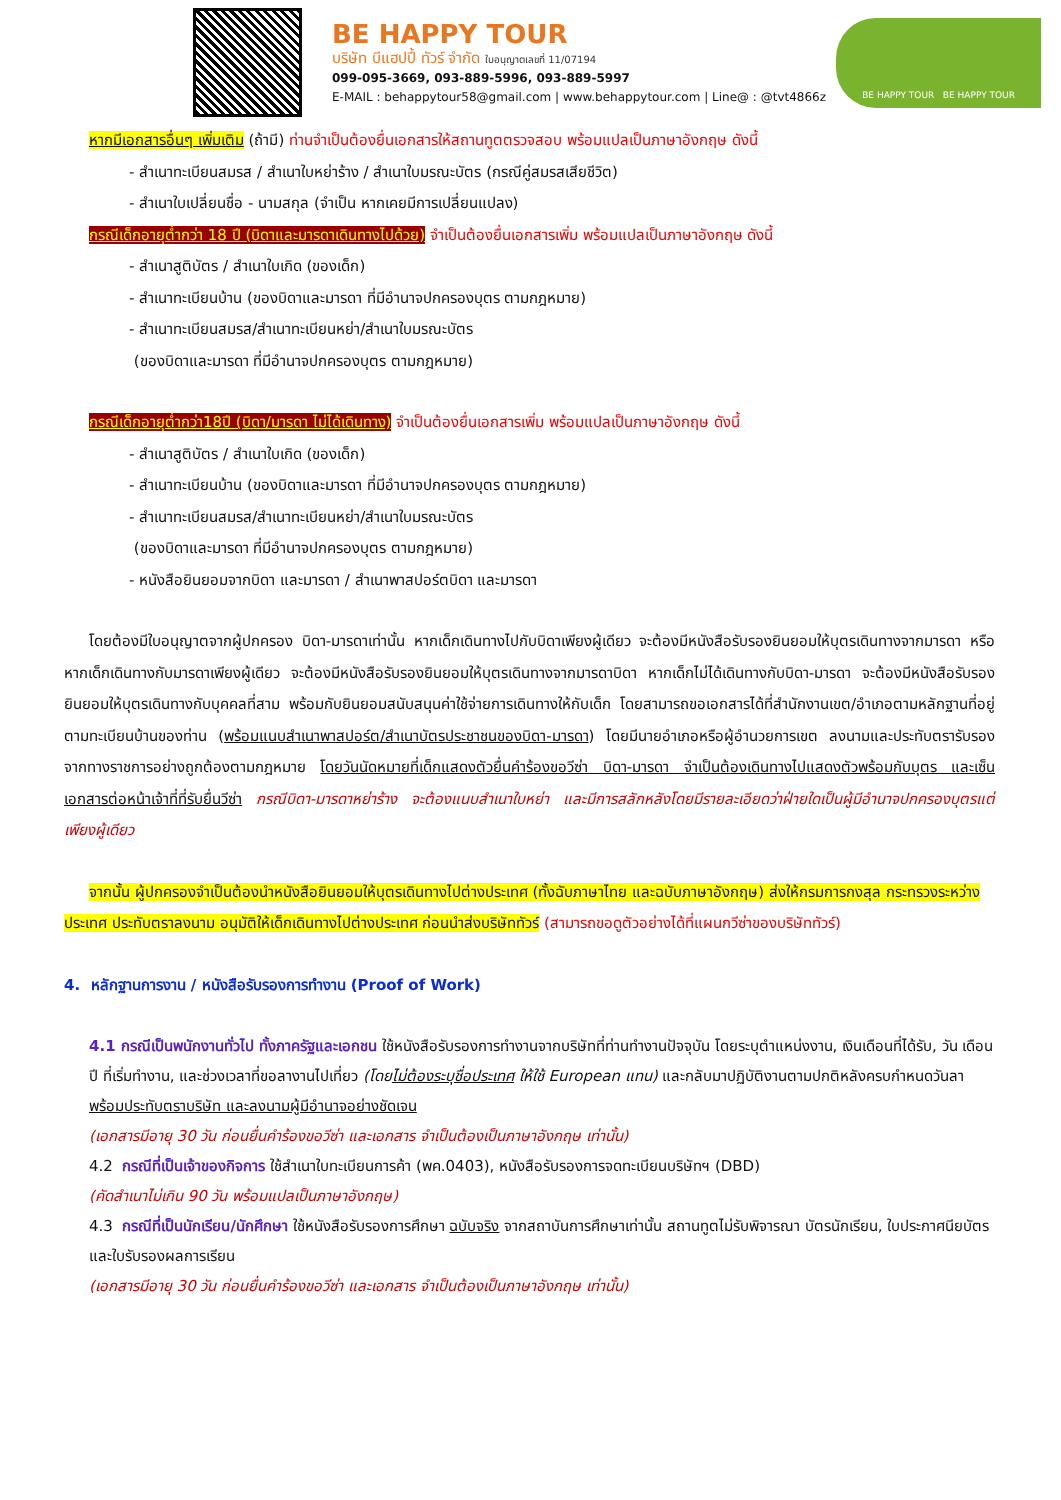BE HAPPY TOUR
บริษัท บีแฮปปี้ ทัวร์ จำกัด ใบอนุญาตเลขที่ 11/07194
099-095-3669, 093-889-5996, 093-889-5997
E-MAIL : behappytour58@gmail.com | www.behappytour.com | Line@ : @tvt4866z
BE HAPPY TOUR BE HAPPY TOUR
หากมีเอกสารอื่นๆ เพิ่มเติม (ถ้ามี) ท่านจำเป็นต้องยื่นเอกสารให้สถานทูตตรวจสอบ พร้อมแปลเป็นภาษาอังกฤษ ดังนี้
- สำเนาทะเบียนสมรส / สำเนาใบหย่าร้าง / สำเนาใบมรณะบัตร (กรณีคู่สมรสเสียชีวิต)
- สำเนาใบเปลี่ยนชื่อ - นามสกุล (จำเป็น หากเคยมีการเปลี่ยนแปลง)
กรณีเด็กอายุต่ำกว่า 18 ปี (บิดาและมารดาเดินทางไปด้วย) จำเป็นต้องยื่นเอกสารเพิ่ม พร้อมแปลเป็นภาษาอังกฤษ ดังนี้
- สำเนาสูติบัตร / สำเนาใบเกิด (ของเด็ก)
- สำเนาทะเบียนบ้าน (ของบิดาและมารดา ที่มีอำนาจปกครองบุตร ตามกฎหมาย)
- สำเนาทะเบียนสมรส/สำเนาทะเบียนหย่า/สำเนาใบมรณะบัตร
(ของบิดาและมารดา ที่มีอำนาจปกครองบุตร ตามกฎหมาย)
กรณีเด็กอายุต่ำกว่า18ปี (บิดา/มารดา ไม่ได้เดินทาง) จำเป็นต้องยื่นเอกสารเพิ่ม พร้อมแปลเป็นภาษาอังกฤษ ดังนี้
- สำเนาสูติบัตร / สำเนาใบเกิด (ของเด็ก)
- สำเนาทะเบียนบ้าน (ของบิดาและมารดา ที่มีอำนาจปกครองบุตร ตามกฎหมาย)
- สำเนาทะเบียนสมรส/สำเนาทะเบียนหย่า/สำเนาใบมรณะบัตร
(ของบิดาและมารดา ที่มีอำนาจปกครองบุตร ตามกฎหมาย)
- หนังสือยินยอมจากบิดา และมารดา / สำเนาพาสปอร์ตบิดา และมารดา
โดยต้องมีใบอนุญาตจากผู้ปกครอง บิดา-มารดาเท่านั้น หากเด็กเดินทางไปกับบิดาเพียงผู้เดียว จะต้องมีหนังสือรับรองยินยอมให้บุตรเดินทางจากมารดา หรือหากเด็กเดินทางกับมารดาเพียงผู้เดียว จะต้องมีหนังสือรับรองยินยอมให้บุตรเดินทางจากมารดาบิดา หากเด็กไม่ได้เดินทางกับบิดา-มารดา จะต้องมีหนังสือรับรอง ยินยอมให้บุตรเดินทางกับบุคคลที่สาม พร้อมกับยินยอมสนับสนุนค่าใช้จ่ายการเดินทางให้กับเด็ก โดยสามารถขอเอกสารได้ที่สำนักงานเขต/อำเภอตามหลักฐานที่อยู่ตามทะเบียนบ้านของท่าน (พร้อมแนบสำเนาพาสปอร์ต/สำเนาบัตรประชาชนของบิดา-มารดา) โดยมีนายอำเภอหรือผู้อำนวยการเขต ลงนามและประทับตรารับรองจากทางราชการอย่างถูกต้องตามกฎหมาย โดยวันนัดหมายที่เด็กแสดงตัวยื่นคำร้องขอวีซ่า บิดา-มารดา จำเป็นต้องเดินทางไปแสดงตัวพร้อมกับบุตร และเซ็นเอกสารต่อหน้าเจ้าที่ที่รับยื่นวีซ่า กรณีบิดา-มารดาหย่าร้าง จะต้องแนบสำเนาใบหย่า และมีการสลักหลังโดยมีรายละเอียดว่าฝ่ายใดเป็นผู้มีอำนาจปกครองบุตรแต่เพียงผู้เดียว
จากนั้น ผู้ปกครองจำเป็นต้องนำหนังสือยินยอมให้บุตรเดินทางไปต่างประเทศ (ทั้งฉับภาษาไทย และฉบับภาษาอังกฤษ) ส่งให้กรมการกงสุล กระทรวงระหว่างประเทศ ประทับตราลงนาม อนุมัติให้เด็กเดินทางไปต่างประเทศ ก่อนนำส่งบริษัททัวร์ (สามารถขอดูตัวอย่างได้ที่แผนกวีซ่าของบริษัททัวร์)
4. หลักฐานการงาน / หนังสือรับรองการทำงาน (Proof of Work)
4.1 กรณีเป็นพนักงานทั่วไป ทั้งภาครัฐและเอกชน ใช้หนังสือรับรองการทำงานจากบริษัทที่ท่านทำงานปัจจุบัน โดยระบุตำแหน่งงาน, เงินเดือนที่ได้รับ, วัน เดือน ปี ที่เริ่มทำงาน, และช่วงเวลาที่ขอลางานไปเที่ยว (โดยไม่ต้องระบุชื่อประเทศ ให้ใช้ European แทน) และกลับมาปฏิบัติงานตามปกติหลังครบกำหนดวันลา พร้อมประทับตราบริษัท และลงนามผู้มีอำนาจอย่างชัดเจน
(เอกสารมีอายุ 30 วัน ก่อนยื่นคำร้องขอวีซ่า และเอกสาร จำเป็นต้องเป็นภาษาอังกฤษ เท่านั้น)
4.2 กรณีที่เป็นเจ้าของกิจการ ใช้สำเนาใบทะเบียนการค้า (พค.0403), หนังสือรับรองการจดทะเบียนบริษัทฯ (DBD)
(คัดสำเนาไม่เกิน 90 วัน พร้อมแปลเป็นภาษาอังกฤษ)
4.3 กรณีที่เป็นนักเรียน/นักศึกษา ใช้หนังสือรับรองการศึกษา ฉบับจริง จากสถาบันการศึกษาเท่านั้น สถานทูตไม่รับพิจารณา บัตรนักเรียน, ใบประกาศนียบัตร และใบรับรองผลการเรียน
(เอกสารมีอายุ 30 วัน ก่อนยื่นคำร้องขอวีซ่า และเอกสาร จำเป็นต้องเป็นภาษาอังกฤษ เท่านั้น)